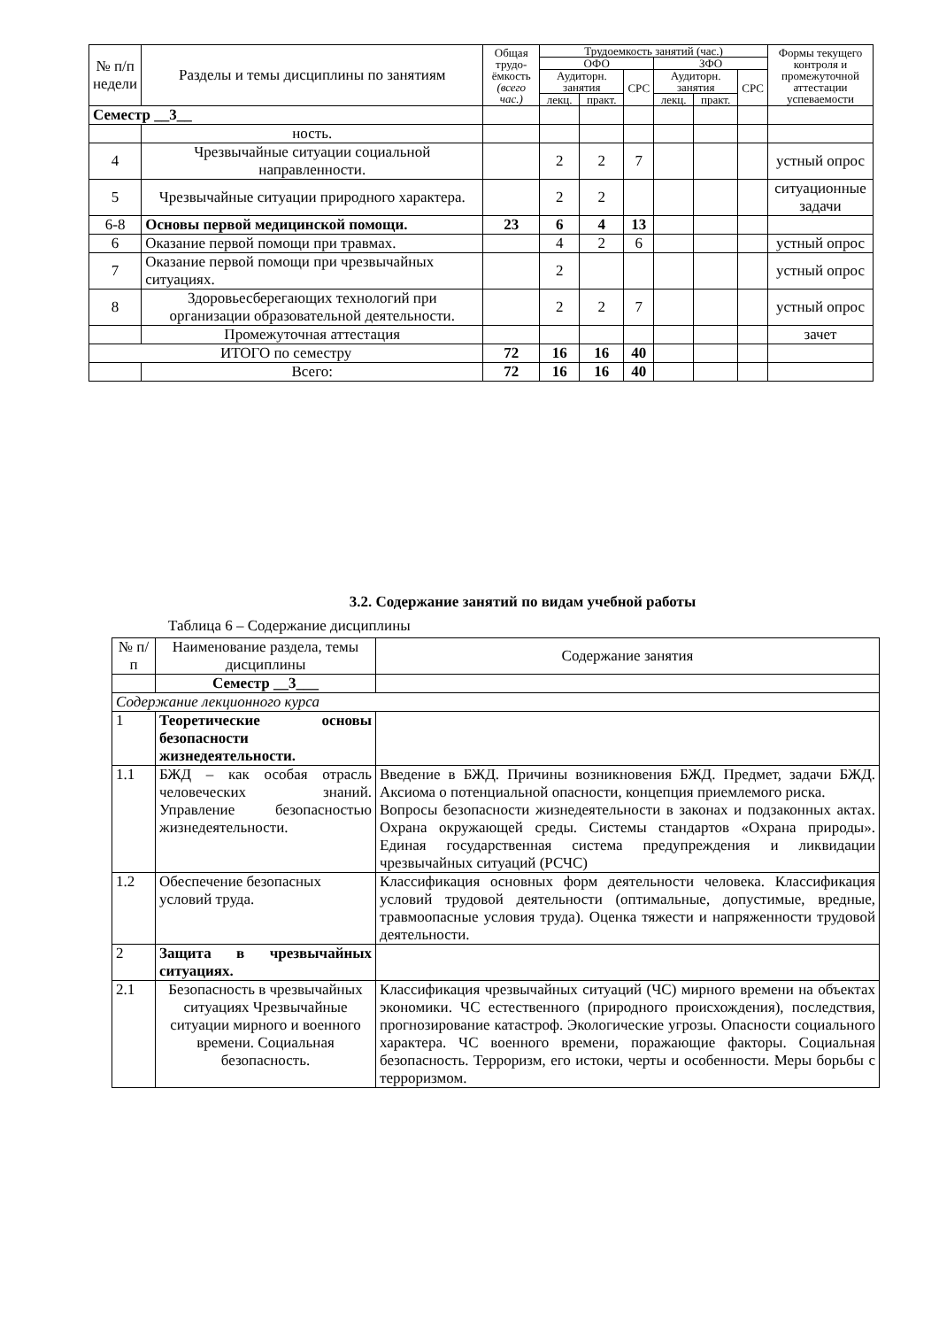| № п/п недели | Разделы и темы дисциплины по занятиям | | Общая трудо-ёмкость (всего час.) | Трудоемкость занятий (час.) | | | | | | Формы текущего контроля и промежуточной аттестации успеваемости |
| --- | --- | --- | --- | --- | --- | --- | --- | --- | --- | --- |
| | | | | ОФО | | | ЗФО | | | |
| | | | | Аудиторн. занятия | | СРС | Аудиторн. занятия | | СРС | |
| | | | | лекц. | практ. | | лекц. | практ. | | |
| Семестр __3__ | | | | | | | | | | |
| | | ность. | | | | | | | | |
| 4 | | Чрезвычайные ситуации социальной направленности. | | 2 | 2 | 7 | | | | устный опрос |
| 5 | | Чрезвычайные ситуации природного характера. | | 2 | 2 | | | | | ситуационные задачи |
| 6-8 | | Основы первой медицинской помощи. | 23 | 6 | 4 | 13 | | | | |
| 6 | | Оказание первой помощи при травмах. | | 4 | 2 | 6 | | | | устный опрос |
| 7 | | Оказание первой помощи при чрезвычайных ситуациях. | | 2 | | | | | | устный опрос |
| 8 | | Здоровьесберегающих технологий при организации образовательной деятельности. | | 2 | 2 | 7 | | | | устный опрос |
| | | Промежуточная аттестация | | | | | | | | зачет |
| ИТОГО по семестру | | | 72 | 16 | 16 | 40 | | | | |
| | Всего: | | 72 | 16 | 16 | 40 | | | | |
3.2. Содержание занятий по видам учебной работы
Таблица 6 – Содержание дисциплины
| № п/п | Наименование раздела, темы дисциплины | Содержание занятия |
| | Семестр __3___ | |
| Содержание лекционного курса | | |
| 1 | Теоретические основы безопасности жизнедеятельности. | |
| 1.1 | БЖД – как особая отрасль человеческих знаний. Управление безопасностью жизнедеятельности. | Введение в БЖД. Причины возникновения БЖД. Предмет, задачи БЖД. Аксиома о потенциальной опасности, концепция приемлемого риска. Вопросы безопасности жизнедеятельности в законах и подзаконных актах. Охрана окружающей среды. Системы стандартов «Охрана природы». Единая государственная система предупреждения и ликвидации чрезвычайных ситуаций (РСЧС) |
| 1.2 | Обеспечение безопасных условий труда. | Классификация основных форм деятельности человека. Классификация условий трудовой деятельности (оптимальные, допустимые, вредные, травмоопасные условия труда). Оценка тяжести и напряженности трудовой деятельности. |
| 2 | Защита в чрезвычайных ситуациях. | |
| 2.1 | Безопасность в чрезвычайных ситуациях Чрезвычайные ситуации мирного и военного времени. Социальная безопасность. | Классификация чрезвычайных ситуаций (ЧС) мирного времени на объектах экономики. ЧС естественного (природного происхождения), последствия, прогнозирование катастроф. Экологические угрозы. Опасности социального характера. ЧС военного времени, поражающие факторы. Социальная безопасность. Терроризм, его истоки, черты и особенности. Меры борьбы с терроризмом. |